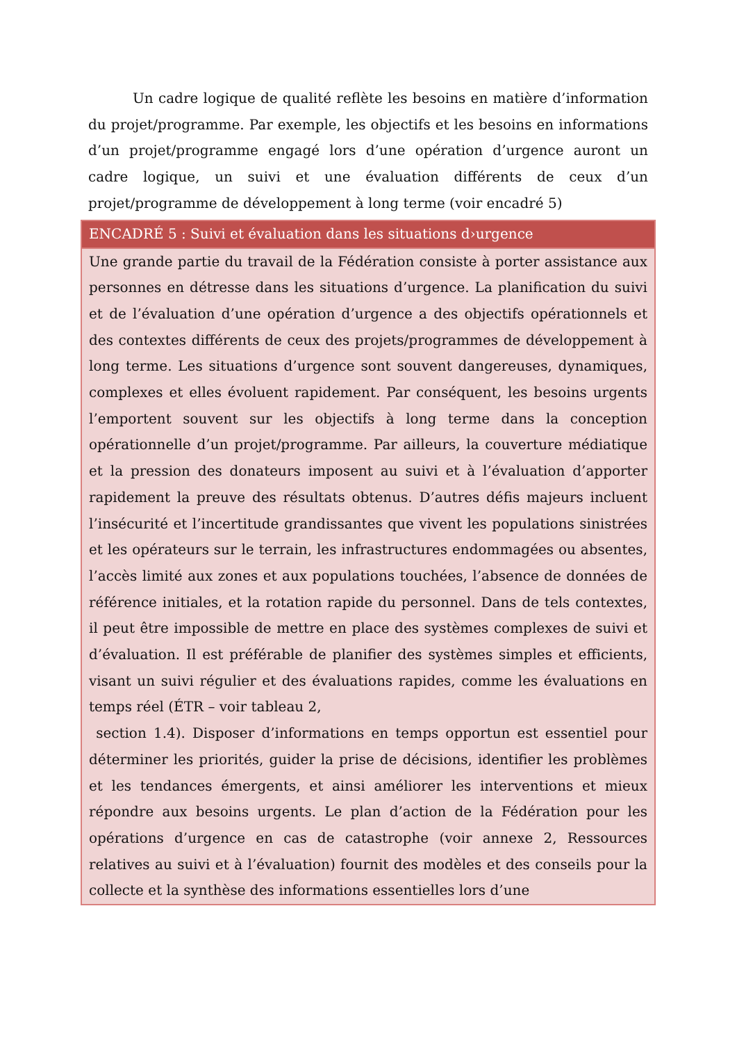Un cadre logique de qualité reflète les besoins en matière d’information du projet/programme. Par exemple, les objectifs et les besoins en informations d’un projet/programme engagé lors d’une opération d’urgence auront un cadre logique, un suivi et une évaluation différents de ceux d’un projet/programme de développement à long terme (voir encadré 5)
| ENCADRÉ 5 : Suivi et évaluation dans les situations d›urgence |
| --- |
| Une grande partie du travail de la Fédération consiste à porter assistance aux personnes en détresse dans les situations d’urgence. La planification du suivi et de l’évaluation d’une opération d’urgence a des objectifs opérationnels et des contextes différents de ceux des projets/programmes de développement à long terme. Les situations d’urgence sont souvent dangereuses, dynamiques, complexes et elles évoluent rapidement. Par conséquent, les besoins urgents l’emportent souvent sur les objectifs à long terme dans la conception opérationnelle d’un projet/programme. Par ailleurs, la couverture médiatique et la pression des donateurs imposent au suivi et à l’évaluation d’apporter rapidement la preuve des résultats obtenus. D’autres défis majeurs incluent l’insécurité et l’incertitude grandissantes que vivent les populations sinistrées et les opérateurs sur le terrain, les infrastructures endommagées ou absentes, l’accès limité aux zones et aux populations touchées, l’absence de données de référence initiales, et la rotation rapide du personnel. Dans de tels contextes, il peut être impossible de mettre en place des systèmes complexes de suivi et d’évaluation. Il est préférable de planifier des systèmes simples et efficients, visant un suivi régulier et des évaluations rapides, comme les évaluations en temps réel (ÉTR – voir tableau 2, section 1.4). Disposer d’informations en temps opportun est essentiel pour déterminer les priorités, guider la prise de décisions, identifier les problèmes et les tendances émergents, et ainsi améliorer les interventions et mieux répondre aux besoins urgents. Le plan d’action de la Fédération pour les opérations d’urgence en cas de catastrophe (voir annexe 2, Ressources relatives au suivi et à l’évaluation) fournit des modèles et des conseils pour la collecte et la synthèse des informations essentielles lors d’une |